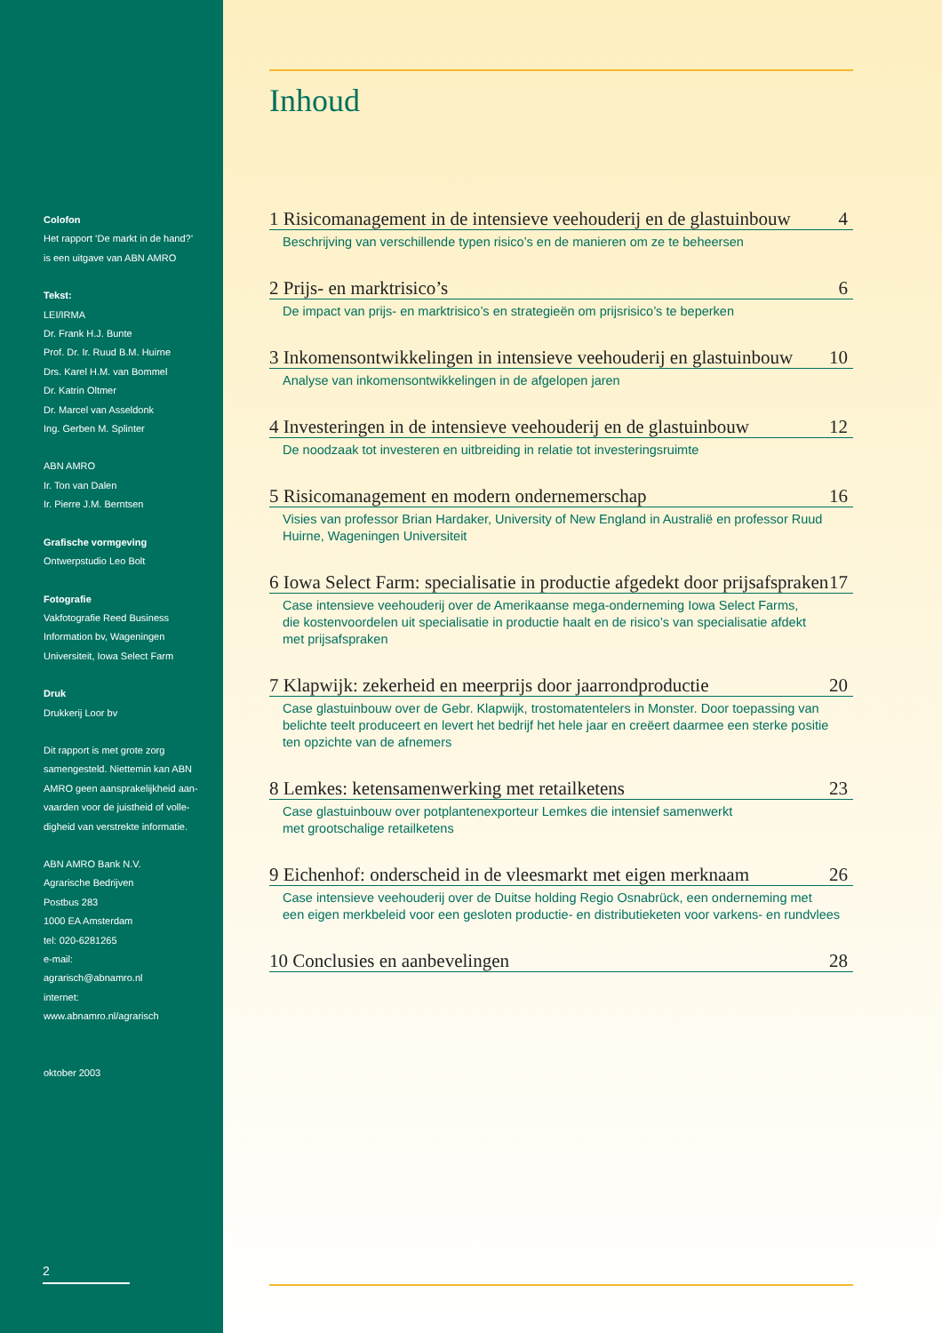Colofon
Het rapport ‘De markt in de hand?’
is een uitgave van ABN AMRO
Tekst:
LEI/IRMA
Dr. Frank H.J. Bunte
Prof. Dr. Ir. Ruud B.M. Huirne
Drs. Karel H.M. van Bommel
Dr. Katrin Oltmer
Dr. Marcel van Asseldonk
Ing. Gerben M. Splinter
ABN AMRO
Ir. Ton van Dalen
Ir. Pierre J.M. Berntsen
Grafische vormgeving
Ontwerpstudio Leo Bolt
Fotografie
Vakfotografie Reed Business
Information bv, Wageningen
Universiteit, Iowa Select Farm
Druk
Drukkerij Loor bv
Dit rapport is met grote zorg
samengesteld. Niettemin kan ABN
AMRO geen aansprakelijkheid aan-
vaarden voor de juistheid of volle-
digheid van verstrekte informatie.
ABN AMRO Bank N.V.
Agrarische Bedrijven
Postbus 283
1000 EA Amsterdam
tel: 020-6281265
e-mail:
agrarisch@abnamro.nl
internet:
www.abnamro.nl/agrarisch
oktober 2003
2
Inhoud
1 Risicomanagement in de intensieve veehouderij en de glastuinbouw 4
Beschrijving van verschillende typen risico’s en de manieren om ze te beheersen
2 Prijs- en marktrisico’s 6
De impact van prijs- en marktrisico’s en strategieën om prijsrisico’s te beperken
3 Inkomensontwikkelingen in intensieve veehouderij en glastuinbouw 10
Analyse van inkomensontwikkelingen in de afgelopen jaren
4 Investeringen in de intensieve veehouderij en de glastuinbouw 12
De noodzaak tot investeren en uitbreiding in relatie tot investeringsruimte
5 Risicomanagement en modern ondernemerschap 16
Visies van professor Brian Hardaker, University of New England in Australië en professor Ruud
Huirne, Wageningen Universiteit
6 Iowa Select Farm: specialisatie in productie afgedekt door prijsafspraken 17
Case intensieve veehouderij over de Amerikaanse mega-onderneming Iowa Select Farms,
die kostenvoordelen uit specialisatie in productie haalt en de risico’s van specialisatie afdekt
met prijsafspraken
7 Klapwijk: zekerheid en meerprijs door jaarrondproductie 20
Case glastuinbouw over de Gebr. Klapwijk, trostomatentelers in Monster. Door toepassing van
belichte teelt produceert en levert het bedrijf het hele jaar en creëert daarmee een sterke positie
ten opzichte van de afnemers
8 Lemkes: ketensamenwerking met retailketens 23
Case glastuinbouw over potplantenexporteur Lemkes die intensief samenwerkt
met grootschalige retailketens
9 Eichenhof: onderscheid in de vleesmarkt met eigen merknaam 26
Case intensieve veehouderij over de Duitse holding Regio Osnabrück, een onderneming met
een eigen merkbeleid voor een gesloten productie- en distributieketen voor varkens- en rundvlees
10 Conclusies en aanbevelingen 28